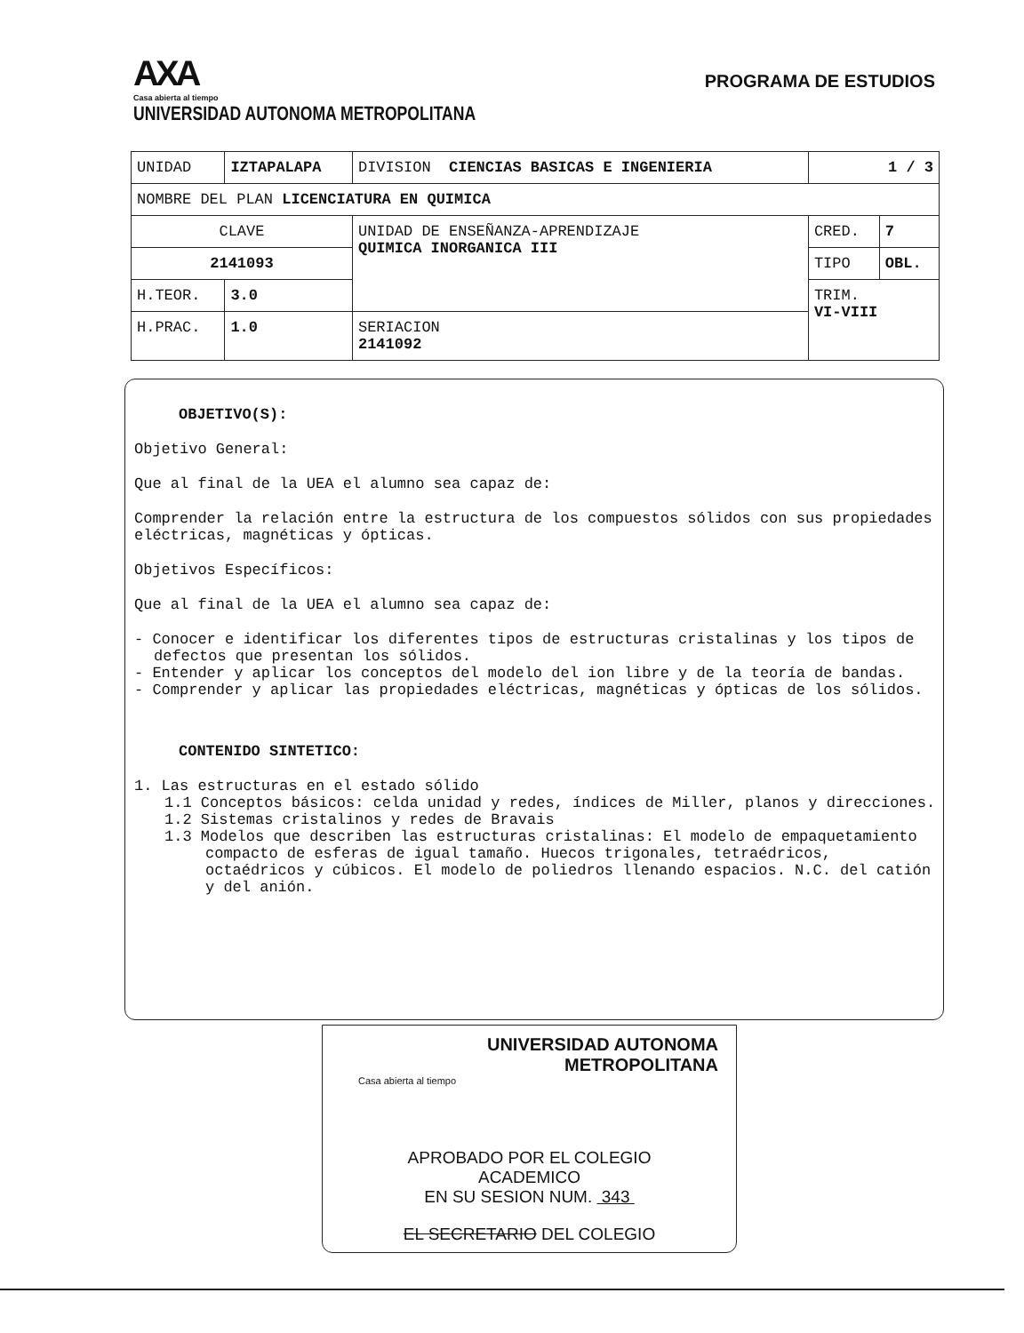AXA
Casa abierta al tiempo
UNIVERSIDAD AUTONOMA METROPOLITANA
PROGRAMA DE ESTUDIOS
| UNIDAD | IZTAPALAPA | DIVISION CIENCIAS BASICAS E INGENIERIA | 1 / 3 | |
| NOMBRE DEL PLAN LICENCIATURA EN QUIMICA | | | | |
| CLAVE | | UNIDAD DE ENSEÑANZA-APRENDIZAJE QUIMICA INORGANICA III | CRED. | 7 |
| 2141093 | | | TIPO | OBL. |
| H.TEOR. | 3.0 | | TRIM. VI-VIII | |
| H.PRAC. | 1.0 | SERIACION 2141092 | | |
OBJETIVO(S):
Objetivo General:
Que al final de la UEA el alumno sea capaz de:
Comprender la relación entre la estructura de los compuestos sólidos con sus propiedades eléctricas, magnéticas y ópticas.
Objetivos Específicos:
Que al final de la UEA el alumno sea capaz de:
- Conocer e identificar los diferentes tipos de estructuras cristalinas y los tipos de defectos que presentan los sólidos.
- Entender y aplicar los conceptos del modelo del ion libre y de la teoría de bandas.
- Comprender y aplicar las propiedades eléctricas, magnéticas y ópticas de los sólidos.
CONTENIDO SINTETICO:
1. Las estructuras en el estado sólido
1.1 Conceptos básicos: celda unidad y redes, índices de Miller, planos y direcciones.
1.2 Sistemas cristalinos y redes de Bravais
1.3 Modelos que describen las estructuras cristalinas: El modelo de empaquetamiento compacto de esferas de igual tamaño. Huecos trigonales, tetraédricos, octaédricos y cúbicos. El modelo de poliedros llenando espacios. N.C. del catión y del anión.
UNIVERSIDAD AUTONOMA METROPOLITANA
Casa abierta al tiempo
APROBADO POR EL COLEGIO
ACADEMICO
EN SU SESION NUM. 343
EL SECRETARIO DEL COLEGIO